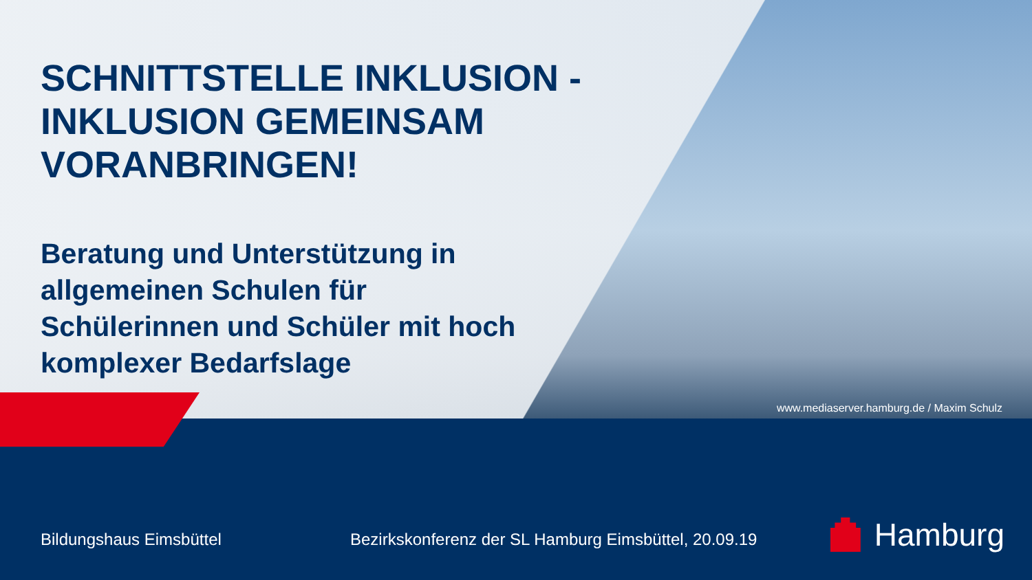SCHNITTSTELLE INKLUSION -
INKLUSION GEMEINSAM
VORANBRINGEN!
Beratung und Unterstützung in allgemeinen Schulen für Schülerinnen und Schüler mit hoch komplexer Bedarfslage
www.mediaserver.hamburg.de / Maxim Schulz
Bildungshaus Eimsbüttel
Bezirkskonferenz der SL Hamburg Eimsbüttel, 20.09.19
Hamburg